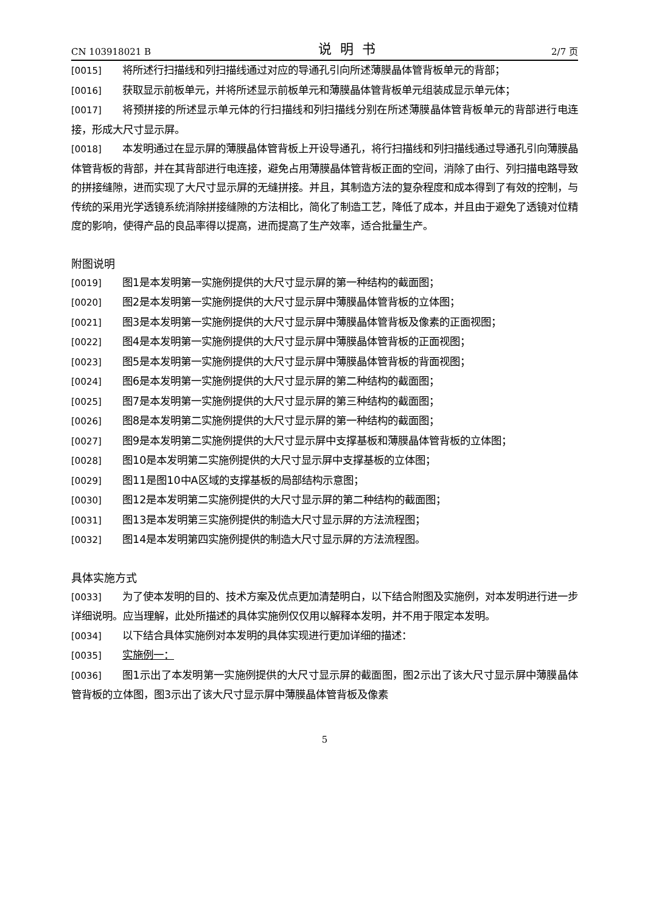CN 103918021 B 说明书 2/7 页
[0015] 将所述行扫描线和列扫描线通过对应的导通孔引向所述薄膜晶体管背板单元的背部；
[0016] 获取显示前板单元，并将所述显示前板单元和薄膜晶体管背板单元组装成显示单元体；
[0017] 将预拼接的所述显示单元体的行扫描线和列扫描线分别在所述薄膜晶体管背板单元的背部进行电连接，形成大尺寸显示屏。
[0018] 本发明通过在显示屏的薄膜晶体管背板上开设导通孔，将行扫描线和列扫描线通过导通孔引向薄膜晶体管背板的背部，并在其背部进行电连接，避免占用薄膜晶体管背板正面的空间，消除了由行、列扫描电路导致的拼接缝隙，进而实现了大尺寸显示屏的无缝拼接。并且，其制造方法的复杂程度和成本得到了有效的控制，与传统的采用光学透镜系统消除拼接缝隙的方法相比，简化了制造工艺，降低了成本，并且由于避免了透镜对位精度的影响，使得产品的良品率得以提高，进而提高了生产效率，适合批量生产。
附图说明
[0019] 图1是本发明第一实施例提供的大尺寸显示屏的第一种结构的截面图；
[0020] 图2是本发明第一实施例提供的大尺寸显示屏中薄膜晶体管背板的立体图；
[0021] 图3是本发明第一实施例提供的大尺寸显示屏中薄膜晶体管背板及像素的正面视图；
[0022] 图4是本发明第一实施例提供的大尺寸显示屏中薄膜晶体管背板的正面视图；
[0023] 图5是本发明第一实施例提供的大尺寸显示屏中薄膜晶体管背板的背面视图；
[0024] 图6是本发明第一实施例提供的大尺寸显示屏的第二种结构的截面图；
[0025] 图7是本发明第一实施例提供的大尺寸显示屏的第三种结构的截面图；
[0026] 图8是本发明第二实施例提供的大尺寸显示屏的第一种结构的截面图；
[0027] 图9是本发明第二实施例提供的大尺寸显示屏中支撑基板和薄膜晶体管背板的立体图；
[0028] 图10是本发明第二实施例提供的大尺寸显示屏中支撑基板的立体图；
[0029] 图11是图10中A区域的支撑基板的局部结构示意图；
[0030] 图12是本发明第二实施例提供的大尺寸显示屏的第二种结构的截面图；
[0031] 图13是本发明第三实施例提供的制造大尺寸显示屏的方法流程图；
[0032] 图14是本发明第四实施例提供的制造大尺寸显示屏的方法流程图。
具体实施方式
[0033] 为了使本发明的目的、技术方案及优点更加清楚明白，以下结合附图及实施例，对本发明进行进一步详细说明。应当理解，此处所描述的具体实施例仅仅用以解释本发明，并不用于限定本发明。
[0034] 以下结合具体实施例对本发明的具体实现进行更加详细的描述：
[0035] 实施例一：
[0036] 图1示出了本发明第一实施例提供的大尺寸显示屏的截面图，图2示出了该大尺寸显示屏中薄膜晶体管背板的立体图，图3示出了该大尺寸显示屏中薄膜晶体管背板及像素
5